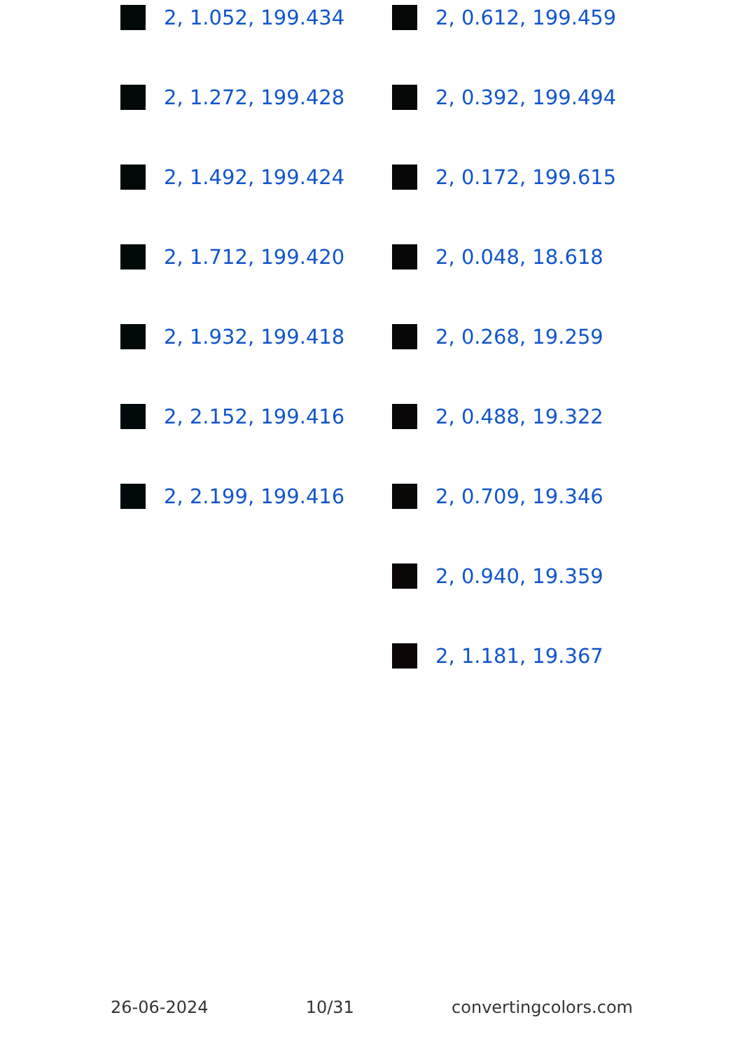2, 1.052, 199.434
2, 1.272, 199.428
2, 1.492, 199.424
2, 1.712, 199.420
2, 1.932, 199.418
2, 2.152, 199.416
2, 2.199, 199.416
2, 0.612, 199.459
2, 0.392, 199.494
2, 0.172, 199.615
2, 0.048, 18.618
2, 0.268, 19.259
2, 0.488, 19.322
2, 0.709, 19.346
2, 0.940, 19.359
2, 1.181, 19.367
26-06-2024 10/31 convertingcolors.com